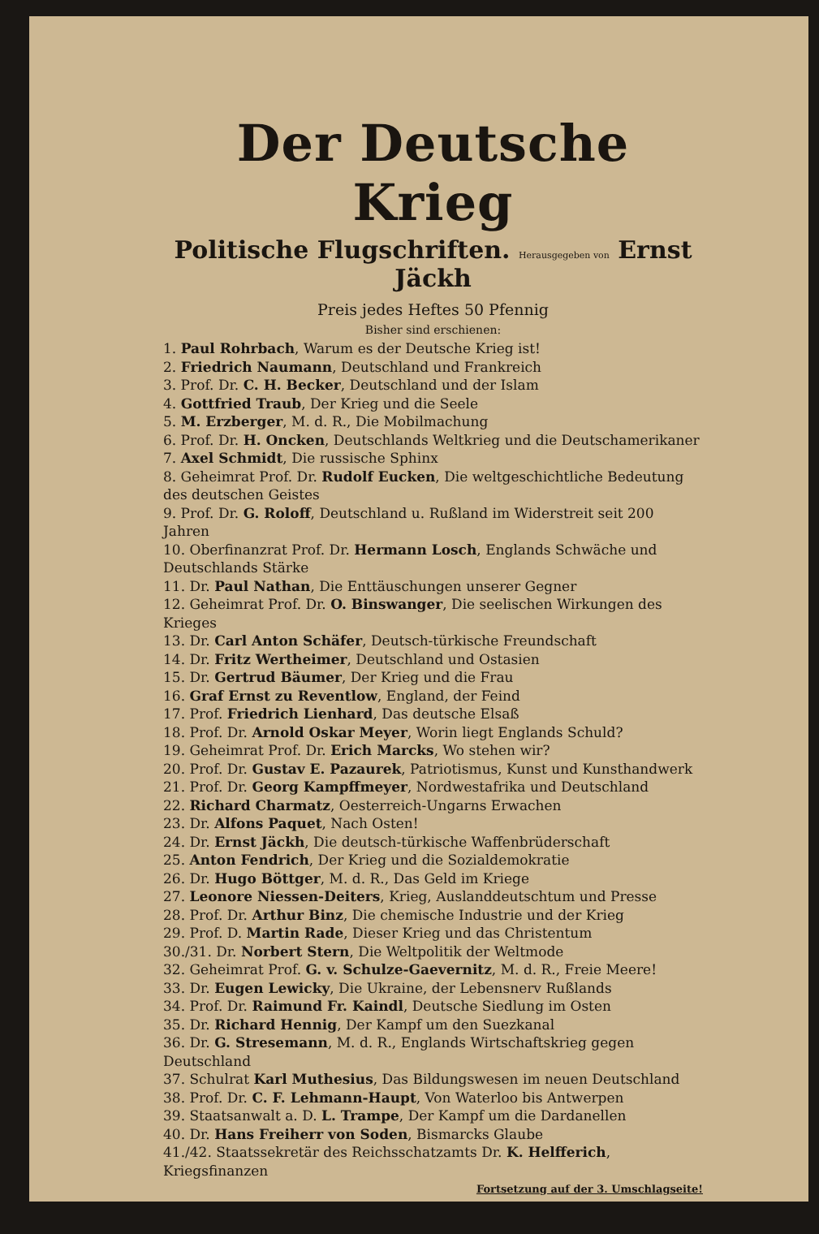Der Deutsche Krieg
Politische Flugschriften. Herausgegeben von Ernst Jäckh
Preis jedes Heftes 50 Pfennig
Bisher sind erschienen:
1. Paul Rohrbach, Warum es der Deutsche Krieg ist!
2. Friedrich Naumann, Deutschland und Frankreich
3. Prof. Dr. C. H. Becker, Deutschland und der Islam
4. Gottfried Traub, Der Krieg und die Seele
5. M. Erzberger, M. d. R., Die Mobilmachung
6. Prof. Dr. H. Oncken, Deutschlands Weltkrieg und die Deutschamerikaner
7. Axel Schmidt, Die russische Sphinx
8. Geheimrat Prof. Dr. Rudolf Eucken, Die weltgeschichtliche Bedeutung des deutschen Geistes
9. Prof. Dr. G. Roloff, Deutschland u. Rußland im Widerstreit seit 200 Jahren
10. Oberfinanzrat Prof. Dr. Hermann Losch, Englands Schwäche und Deutschlands Stärke
11. Dr. Paul Nathan, Die Enttäuschungen unserer Gegner
12. Geheimrat Prof. Dr. O. Binswanger, Die seelischen Wirkungen des Krieges
13. Dr. Carl Anton Schäfer, Deutsch-türkische Freundschaft
14. Dr. Fritz Wertheimer, Deutschland und Ostasien
15. Dr. Gertrud Bäumer, Der Krieg und die Frau
16. Graf Ernst zu Reventlow, England, der Feind
17. Prof. Friedrich Lienhard, Das deutsche Elsaß
18. Prof. Dr. Arnold Oskar Meyer, Worin liegt Englands Schuld?
19. Geheimrat Prof. Dr. Erich Marcks, Wo stehen wir?
20. Prof. Dr. Gustav E. Pazaurek, Patriotismus, Kunst und Kunsthandwerk
21. Prof. Dr. Georg Kampffmeyer, Nordwestafrika und Deutschland
22. Richard Charmatz, Oesterreich-Ungarns Erwachen
23. Dr. Alfons Paquet, Nach Osten!
24. Dr. Ernst Jäckh, Die deutsch-türkische Waffenbrüderschaft
25. Anton Fendrich, Der Krieg und die Sozialdemokratie
26. Dr. Hugo Böttger, M. d. R., Das Geld im Kriege
27. Leonore Niessen-Deiters, Krieg, Auslanddeutschtum und Presse
28. Prof. Dr. Arthur Binz, Die chemische Industrie und der Krieg
29. Prof. D. Martin Rade, Dieser Krieg und das Christentum
30./31. Dr. Norbert Stern, Die Weltpolitik der Weltmode
32. Geheimrat Prof. G. v. Schulze-Gaevernitz, M. d. R., Freie Meere!
33. Dr. Eugen Lewicky, Die Ukraine, der Lebensnerv Rußlands
34. Prof. Dr. Raimund Fr. Kaindl, Deutsche Siedlung im Osten
35. Dr. Richard Hennig, Der Kampf um den Suezkanal
36. Dr. G. Stresemann, M. d. R., Englands Wirtschaftskrieg gegen Deutschland
37. Schulrat Karl Muthesius, Das Bildungswesen im neuen Deutschland
38. Prof. Dr. C. F. Lehmann-Haupt, Von Waterloo bis Antwerpen
39. Staatsanwalt a. D. L. Trampe, Der Kampf um die Dardanellen
40. Dr. Hans Freiherr von Soden, Bismarcks Glaube
41./42. Staatssekretär des Reichsschatzamts Dr. K. Helfferich, Kriegsfinanzen
Fortsetzung auf der 3. Umschlagseite!